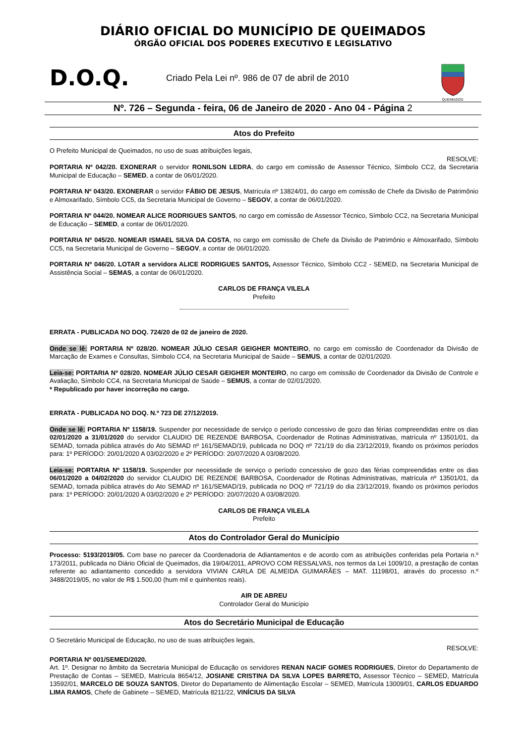DIÁRIO OFICIAL DO MUNICÍPIO DE QUEIMADOS
ÓRGÃO OFICIAL DOS PODERES EXECUTIVO E LEGISLATIVO
D.O.Q.
Criado Pela Lei nº. 986 de 07 de abril de 2010
QUEIMADOS
Nº. 726 – Segunda - feira, 06 de Janeiro de 2020 - Ano 04 - Página 2
Atos do Prefeito
O Prefeito Municipal de Queimados, no uso de suas atribuições legais,
RESOLVE:
PORTARIA Nº 042/20. EXONERAR o servidor RONILSON LEDRA, do cargo em comissão de Assessor Técnico, Símbolo CC2, da Secretaria Municipal de Educação – SEMED, a contar de 06/01/2020.
PORTARIA Nº 043/20. EXONERAR o servidor FÁBIO DE JESUS, Matrícula nº 13824/01, do cargo em comissão de Chefe da Divisão de Patrimônio e Almoxarifado, Símbolo CC5, da Secretaria Municipal de Governo – SEGOV, a contar de 06/01/2020.
PORTARIA Nº 044/20. NOMEAR ALICE RODRIGUES SANTOS, no cargo em comissão de Assessor Técnico, Símbolo CC2, na Secretaria Municipal de Educação – SEMED, a contar de 06/01/2020.
PORTARIA Nº 045/20. NOMEAR ISMAEL SILVA DA COSTA, no cargo em comissão de Chefe da Divisão de Patrimônio e Almoxarifado, Símbolo CC5, na Secretaria Municipal de Governo – SEGOV, a contar de 06/01/2020.
PORTARIA Nº 046/20. LOTAR a servidora ALICE RODRIGUES SANTOS, Assessor Técnico, Símbolo CC2 - SEMED, na Secretaria Municipal de Assistência Social – SEMAS, a contar de 06/01/2020.
CARLOS DE FRANÇA VILELA
Prefeito
ERRATA - PUBLICADA NO DOQ. 724/20 de 02 de janeiro de 2020.
Onde se lê: PORTARIA Nº 028/20. NOMEAR JÚLIO CESAR GEIGHER MONTEIRO, no cargo em comissão de Coordenador da Divisão de Marcação de Exames e Consultas, Símbolo CC4, na Secretaria Municipal de Saúde – SEMUS, a contar de 02/01/2020.
Leia-se: PORTARIA Nº 028/20. NOMEAR JÚLIO CESAR GEIGHER MONTEIRO, no cargo em comissão de Coordenador da Divisão de Controle e Avaliação, Símbolo CC4, na Secretaria Municipal de Saúde – SEMUS, a contar de 02/01/2020.
* Republicado por haver incorreção no cargo.
ERRATA - PUBLICADA NO DOQ. N.º 723 DE 27/12/2019.
Onde se lê: PORTARIA Nº 1158/19. Suspender por necessidade de serviço o período concessivo de gozo das férias compreendidas entre os dias 02/01/2020 a 31/01/2020 do servidor CLAUDIO DE REZENDE BARBOSA, Coordenador de Rotinas Administrativas, matrícula nº 13501/01, da SEMAD, tornada pública através do Ato SEMAD nº 161/SEMAD/19, publicada no DOQ nº 721/19 do dia 23/12/2019, fixando os próximos períodos para: 1º PERÍODO: 20/01/2020 A 03/02/2020 e 2º PERÍODO: 20/07/2020 A 03/08/2020.
Leia-se: PORTARIA Nº 1158/19. Suspender por necessidade de serviço o período concessivo de gozo das férias compreendidas entre os dias 06/01/2020 a 04/02/2020 do servidor CLAUDIO DE REZENDE BARBOSA, Coordenador de Rotinas Administrativas, matrícula nº 13501/01, da SEMAD, tornada pública através do Ato SEMAD nº 161/SEMAD/19, publicada no DOQ nº 721/19 do dia 23/12/2019, fixando os próximos períodos para: 1º PERÍODO: 20/01/2020 A 03/02/2020 e 2º PERÍODO: 20/07/2020 A 03/08/2020.
CARLOS DE FRANÇA VILELA
Prefeito
Atos do Controlador Geral do Município
Processo: 5193/2019/05. Com base no parecer da Coordenadoria de Adiantamentos e de acordo com as atribuições conferidas pela Portaria n.º 173/2011, publicada no Diário Oficial de Queimados, dia 19/04/2011, APROVO COM RESSALVAS, nos termos da Lei 1009/10, a prestação de contas referente ao adiantamento concedido a servidora VIVIAN CARLA DE ALMEIDA GUIMARÃES – MAT. 11198/01, através do processo n.º 3488/2019/05, no valor de R$ 1.500,00 (hum mil e quinhentos reais).
AIR DE ABREU
Controlador Geral do Município
Atos do Secretário Municipal de Educação
O Secretário Municipal de Educação, no uso de suas atribuições legais,
RESOLVE:
PORTARIA Nº 001/SEMED/2020.
Art. 1º. Designar no âmbito da Secretaria Municipal de Educação os servidores RENAN NACIF GOMES RODRIGUES, Diretor do Departamento de Prestação de Contas – SEMED, Matrícula 8654/12, JOSIANE CRISTINA DA SILVA LOPES BARRETO, Assessor Técnico – SEMED, Matrícula 13592/01, MARCELO DE SOUZA SANTOS, Diretor do Departamento de Alimentação Escolar – SEMED, Matrícula 13009/01, CARLOS EDUARDO LIMA RAMOS, Chefe de Gabinete – SEMED, Matrícula 8211/22, VINÍCIUS DA SILVA